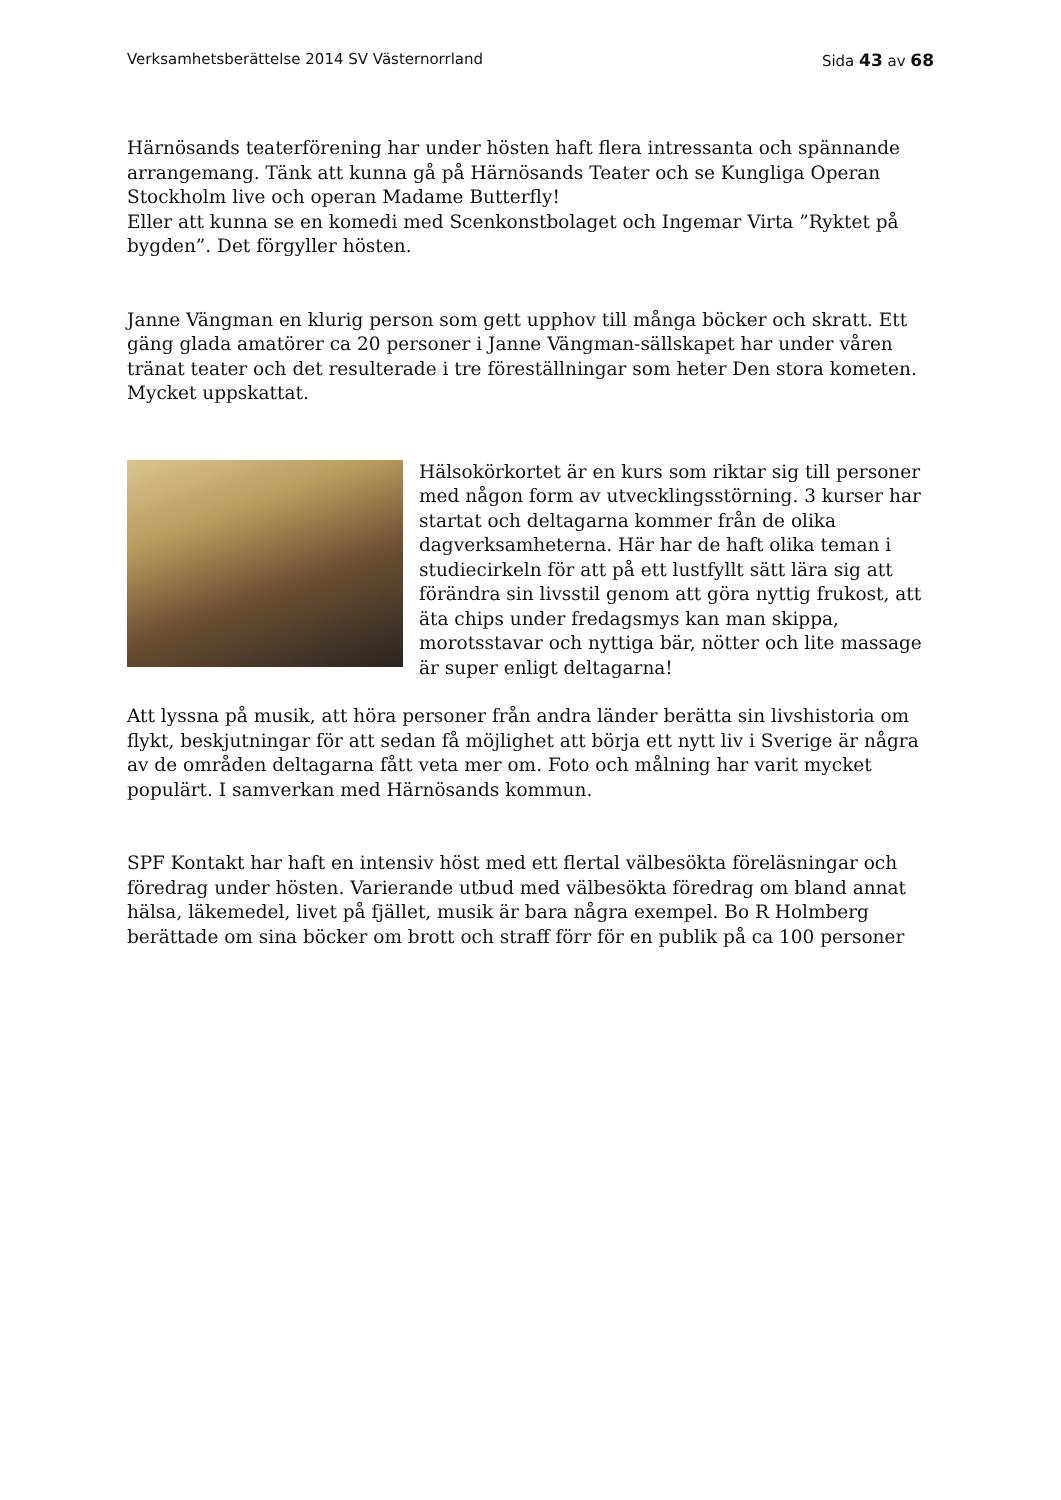Verksamhetsberättelse 2014 SV Västernorrland Sida 43 av 68
Härnösands teaterförening har under hösten haft flera intressanta och spännande arrangemang. Tänk att kunna gå på Härnösands Teater och se Kungliga Operan Stockholm live och operan Madame Butterfly!
Eller att kunna se en komedi med Scenkonstbolaget och Ingemar Virta ”Ryktet på bygden”. Det förgyller hösten.
Janne Vängman en klurig person som gett upphov till många böcker och skratt. Ett gäng glada amatörer ca 20 personer i Janne Vängman-sällskapet har under våren tränat teater och det resulterade i tre föreställningar som heter Den stora kometen. Mycket uppskattat.
Hälsokörkortet är en kurs som riktar sig till personer med någon form av utvecklingsstörning. 3 kurser har startat och deltagarna kommer från de olika dagverksamheterna. Här har de haft olika teman i studiecirkeln för att på ett lustfyllt sätt lära sig att förändra sin livsstil genom att göra nyttig frukost, att äta chips under fredagsmys kan man skippa, morotsstavar och nyttiga bär, nötter och lite massage är super enligt deltagarna!
Att lyssna på musik, att höra personer från andra länder berätta sin livshistoria om flykt, beskjutningar för att sedan få möjlighet att börja ett nytt liv i Sverige är några av de områden deltagarna fått veta mer om. Foto och målning har varit mycket populärt. I samverkan med Härnösands kommun.
SPF Kontakt har haft en intensiv höst med ett flertal välbesökta föreläsningar och föredrag under hösten. Varierande utbud med välbesökta föredrag om bland annat hälsa, läkemedel, livet på fjället, musik är bara några exempel. Bo R Holmberg berättade om sina böcker om brott och straff förr för en publik på ca 100 personer